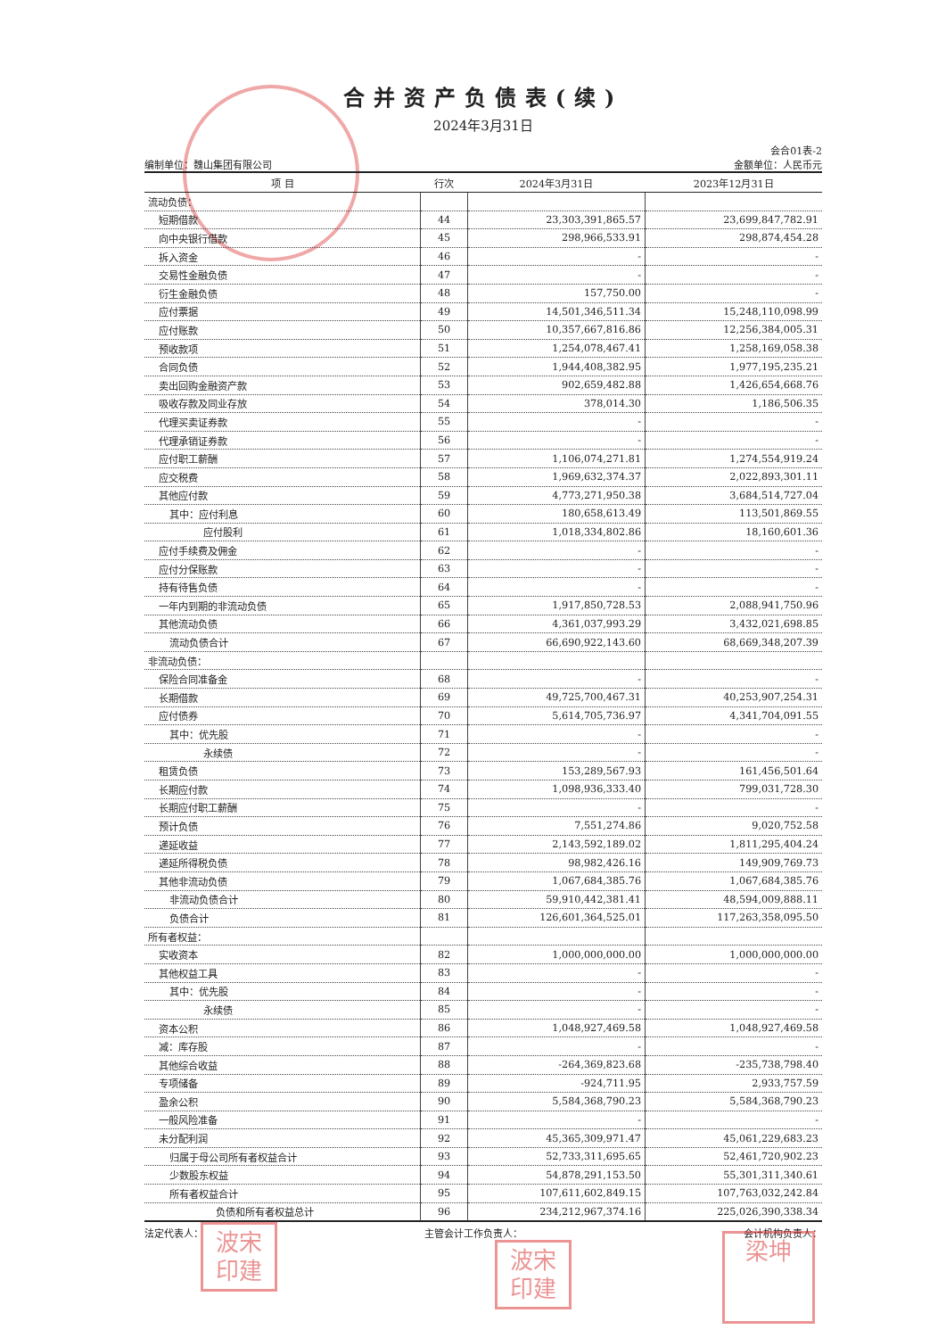合并资产负债表(续)
2024年3月31日
会合01表-2
编制单位：魏山集团有限公司 金额单位：人民币元
| 项 目 | 行次 | 2024年3月31日 | 2023年12月31日 |
| --- | --- | --- | --- |
| 流动负债： | | | |
| 短期借款 | 44 | 23,303,391,865.57 | 23,699,847,782.91 |
| 向中央银行借款 | 45 | 298,966,533.91 | 298,874,454.28 |
| 拆入资金 | 46 | - | - |
| 交易性金融负债 | 47 | - | - |
| 衍生金融负债 | 48 | 157,750.00 | - |
| 应付票据 | 49 | 14,501,346,511.34 | 15,248,110,098.99 |
| 应付账款 | 50 | 10,357,667,816.86 | 12,256,384,005.31 |
| 预收款项 | 51 | 1,254,078,467.41 | 1,258,169,058.38 |
| 合同负债 | 52 | 1,944,408,382.95 | 1,977,195,235.21 |
| 卖出回购金融资产款 | 53 | 902,659,482.88 | 1,426,654,668.76 |
| 吸收存款及同业存放 | 54 | 378,014.30 | 1,186,506.35 |
| 代理买卖证券款 | 55 | - | - |
| 代理承销证券款 | 56 | - | - |
| 应付职工薪酬 | 57 | 1,106,074,271.81 | 1,274,554,919.24 |
| 应交税费 | 58 | 1,969,632,374.37 | 2,022,893,301.11 |
| 其他应付款 | 59 | 4,773,271,950.38 | 3,684,514,727.04 |
| 其中：应付利息 | 60 | 180,658,613.49 | 113,501,869.55 |
| 应付股利 | 61 | 1,018,334,802.86 | 18,160,601.36 |
| 应付手续费及佣金 | 62 | - | - |
| 应付分保账款 | 63 | - | - |
| 持有待售负债 | 64 | - | - |
| 一年内到期的非流动负债 | 65 | 1,917,850,728.53 | 2,088,941,750.96 |
| 其他流动负债 | 66 | 4,361,037,993.29 | 3,432,021,698.85 |
| 流动负债合计 | 67 | 66,690,922,143.60 | 68,669,348,207.39 |
| 非流动负债： | | | |
| 保险合同准备金 | 68 | - | - |
| 长期借款 | 69 | 49,725,700,467.31 | 40,253,907,254.31 |
| 应付债券 | 70 | 5,614,705,736.97 | 4,341,704,091.55 |
| 其中：优先股 | 71 | - | - |
| 永续债 | 72 | - | - |
| 租赁负债 | 73 | 153,289,567.93 | 161,456,501.64 |
| 长期应付款 | 74 | 1,098,936,333.40 | 799,031,728.30 |
| 长期应付职工薪酬 | 75 | - | - |
| 预计负债 | 76 | 7,551,274.86 | 9,020,752.58 |
| 递延收益 | 77 | 2,143,592,189.02 | 1,811,295,404.24 |
| 递延所得税负债 | 78 | 98,982,426.16 | 149,909,769.73 |
| 其他非流动负债 | 79 | 1,067,684,385.76 | 1,067,684,385.76 |
| 非流动负债合计 | 80 | 59,910,442,381.41 | 48,594,009,888.11 |
| 负债合计 | 81 | 126,601,364,525.01 | 117,263,358,095.50 |
| 所有者权益： | | | |
| 实收资本 | 82 | 1,000,000,000.00 | 1,000,000,000.00 |
| 其他权益工具 | 83 | - | - |
| 其中：优先股 | 84 | - | - |
| 永续债 | 85 | - | - |
| 资本公积 | 86 | 1,048,927,469.58 | 1,048,927,469.58 |
| 减：库存股 | 87 | - | - |
| 其他综合收益 | 88 | -264,369,823.68 | -235,738,798.40 |
| 专项储备 | 89 | -924,711.95 | 2,933,757.59 |
| 盈余公积 | 90 | 5,584,368,790.23 | 5,584,368,790.23 |
| 一般风险准备 | 91 | - | - |
| 未分配利润 | 92 | 45,365,309,971.47 | 45,061,229,683.23 |
| 归属于母公司所有者权益合计 | 93 | 52,733,311,695.65 | 52,461,720,902.23 |
| 少数股东权益 | 94 | 54,878,291,153.50 | 55,301,311,340.61 |
| 所有者权益合计 | 95 | 107,611,602,849.15 | 107,763,032,242.84 |
| 负债和所有者权益总计 | 96 | 234,212,967,374.16 | 225,026,390,338.34 |
法定代表人： 主管会计工作负责人： 会计机构负责人：
波宋 印建
波宋 印建
梁坤